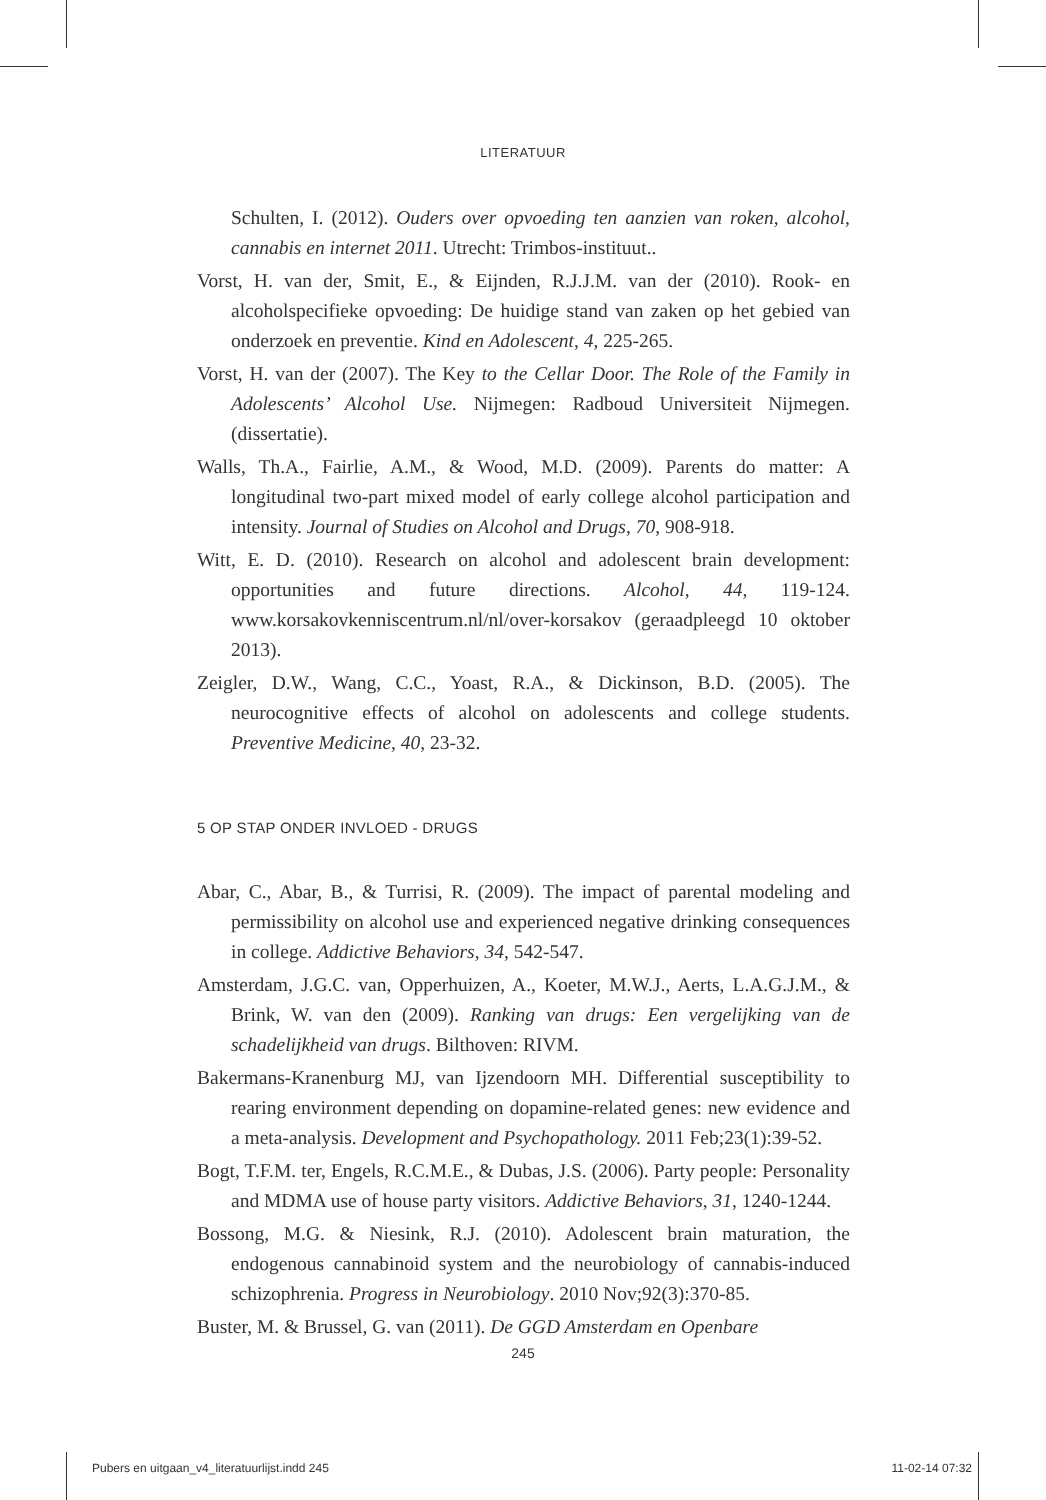LITERATUUR
Schulten, I. (2012). Ouders over opvoeding ten aanzien van roken, alcohol, cannabis en internet 2011. Utrecht: Trimbos-instituut..
Vorst, H. van der, Smit, E., & Eijnden, R.J.J.M. van der (2010). Rook- en alcoholspecifieke opvoeding: De huidige stand van zaken op het gebied van onderzoek en preventie. Kind en Adolescent, 4, 225-265.
Vorst, H. van der (2007). The Key to the Cellar Door. The Role of the Family in Adolescents’ Alcohol Use. Nijmegen: Radboud Universiteit Nijmegen. (dissertatie).
Walls, Th.A., Fairlie, A.M., & Wood, M.D. (2009). Parents do matter: A longitudinal two-part mixed model of early college alcohol participation and intensity. Journal of Studies on Alcohol and Drugs, 70, 908-918.
Witt, E. D. (2010). Research on alcohol and adolescent brain development: opportunities and future directions. Alcohol, 44, 119-124. www.korsakovkenniscentrum.nl/nl/over-korsakov (geraadpleegd 10 oktober 2013).
Zeigler, D.W., Wang, C.C., Yoast, R.A., & Dickinson, B.D. (2005). The neurocognitive effects of alcohol on adolescents and college students. Preventive Medicine, 40, 23-32.
5 OP STAP ONDER INVLOED - DRUGS
Abar, C., Abar, B., & Turrisi, R. (2009). The impact of parental modeling and permissibility on alcohol use and experienced negative drinking consequences in college. Addictive Behaviors, 34, 542-547.
Amsterdam, J.G.C. van, Opperhuizen, A., Koeter, M.W.J., Aerts, L.A.G.J.M., & Brink, W. van den (2009). Ranking van drugs: Een vergelijking van de schadelijkheid van drugs. Bilthoven: RIVM.
Bakermans-Kranenburg MJ, van Ijzendoorn MH. Differential susceptibility to rearing environment depending on dopamine-related genes: new evidence and a meta-analysis. Development and Psychopathology. 2011 Feb;23(1):39-52.
Bogt, T.F.M. ter, Engels, R.C.M.E., & Dubas, J.S. (2006). Party people: Personality and MDMA use of house party visitors. Addictive Behaviors, 31, 1240-1244.
Bossong, M.G. & Niesink, R.J. (2010). Adolescent brain maturation, the endogenous cannabinoid system and the neurobiology of cannabis-induced schizophrenia. Progress in Neurobiology. 2010 Nov;92(3):370-85.
Buster, M. & Brussel, G. van (2011). De GGD Amsterdam en Openbare
245
Pubers en uitgaan_v4_literatuurlijst.indd 245 11-02-14 07:32